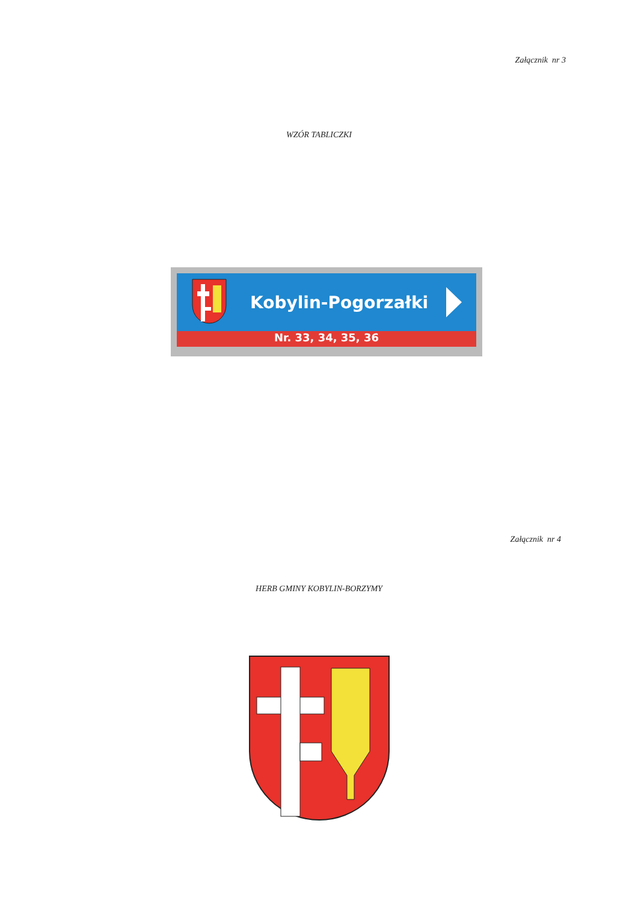Załącznik nr 3
WZÓR TABLICZKI
Kobylin-Pogorzałki
Nr. 33, 34, 35, 36
Załącznik nr 4
HERB GMINY KOBYLIN-BORZYMY